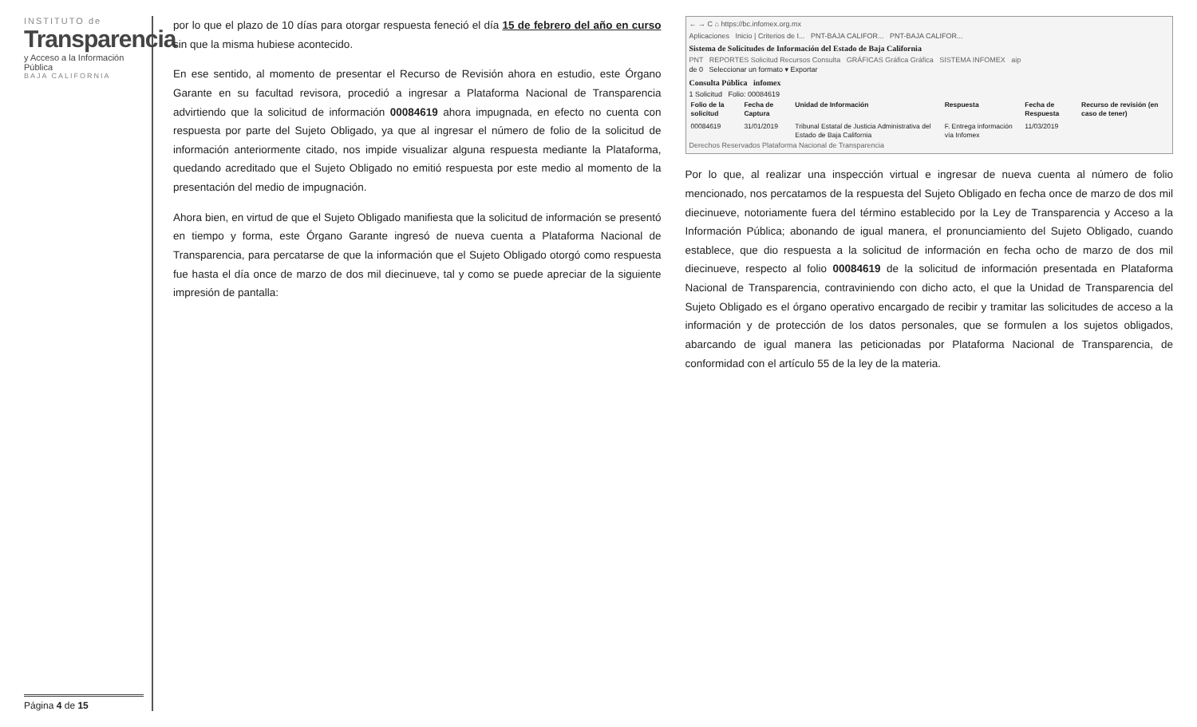INSTITUTO de
Transparencia
y Acceso a la Información Pública
BAJA CALIFORNIA
Página 4 de 15
por lo que el plazo de 10 días para otorgar respuesta feneció el día 15 de febrero del año en curso sin que la misma hubiese acontecido.
En ese sentido, al momento de presentar el Recurso de Revisión ahora en estudio, este Órgano Garante en su facultad revisora, procedió a ingresar a Plataforma Nacional de Transparencia advirtiendo que la solicitud de información 00084619 ahora impugnada, en efecto no cuenta con respuesta por parte del Sujeto Obligado, ya que al ingresar el número de folio de la solicitud de información anteriormente citado, nos impide visualizar alguna respuesta mediante la Plataforma, quedando acreditado que el Sujeto Obligado no emitió respuesta por este medio al momento de la presentación del medio de impugnación.
Ahora bien, en virtud de que el Sujeto Obligado manifiesta que la solicitud de información se presentó en tiempo y forma, este Órgano Garante ingresó de nueva cuenta a Plataforma Nacional de Transparencia, para percatarse de que la información que el Sujeto Obligado otorgó como respuesta fue hasta el día once de marzo de dos mil diecinueve, tal y como se puede apreciar de la siguiente impresión de pantalla:
← → C ⌂ https://bc.infomex.org.mx
Aplicaciones Inicio | Criterios de I... PNT-BAJA CALIFOR... PNT-BAJA CALIFOR...
Sistema de Solicitudes de Información del Estado de Baja California
PNT REPORTES Solicitud Recursos Consulta GRÁFICAS Gráfica Gráfica SISTEMA INFOMEX aip
de 0 Seleccionar un formato ▾ Exportar
Consulta Pública infomex
1 Solicitud Folio: 00084619
| Folio de la solicitud | Fecha de Captura | Unidad de Información | Respuesta | Fecha de Respuesta | Recurso de revisión (en caso de tener) |
| --- | --- | --- | --- | --- | --- |
| 00084619 | 31/01/2019 | Tribunal Estatal de Justicia Administrativa del Estado de Baja California | F. Entrega información vía Infomex | 11/03/2019 | |
Derechos Reservados Plataforma Nacional de Transparencia
Por lo que, al realizar una inspección virtual e ingresar de nueva cuenta al número de folio mencionado, nos percatamos de la respuesta del Sujeto Obligado en fecha once de marzo de dos mil diecinueve, notoriamente fuera del término establecido por la Ley de Transparencia y Acceso a la Información Pública; abonando de igual manera, el pronunciamiento del Sujeto Obligado, cuando establece, que dio respuesta a la solicitud de información en fecha ocho de marzo de dos mil diecinueve, respecto al folio 00084619 de la solicitud de información presentada en Plataforma Nacional de Transparencia, contraviniendo con dicho acto, el que la Unidad de Transparencia del Sujeto Obligado es el órgano operativo encargado de recibir y tramitar las solicitudes de acceso a la información y de protección de los datos personales, que se formulen a los sujetos obligados, abarcando de igual manera las peticionadas por Plataforma Nacional de Transparencia, de conformidad con el artículo 55 de la ley de la materia.